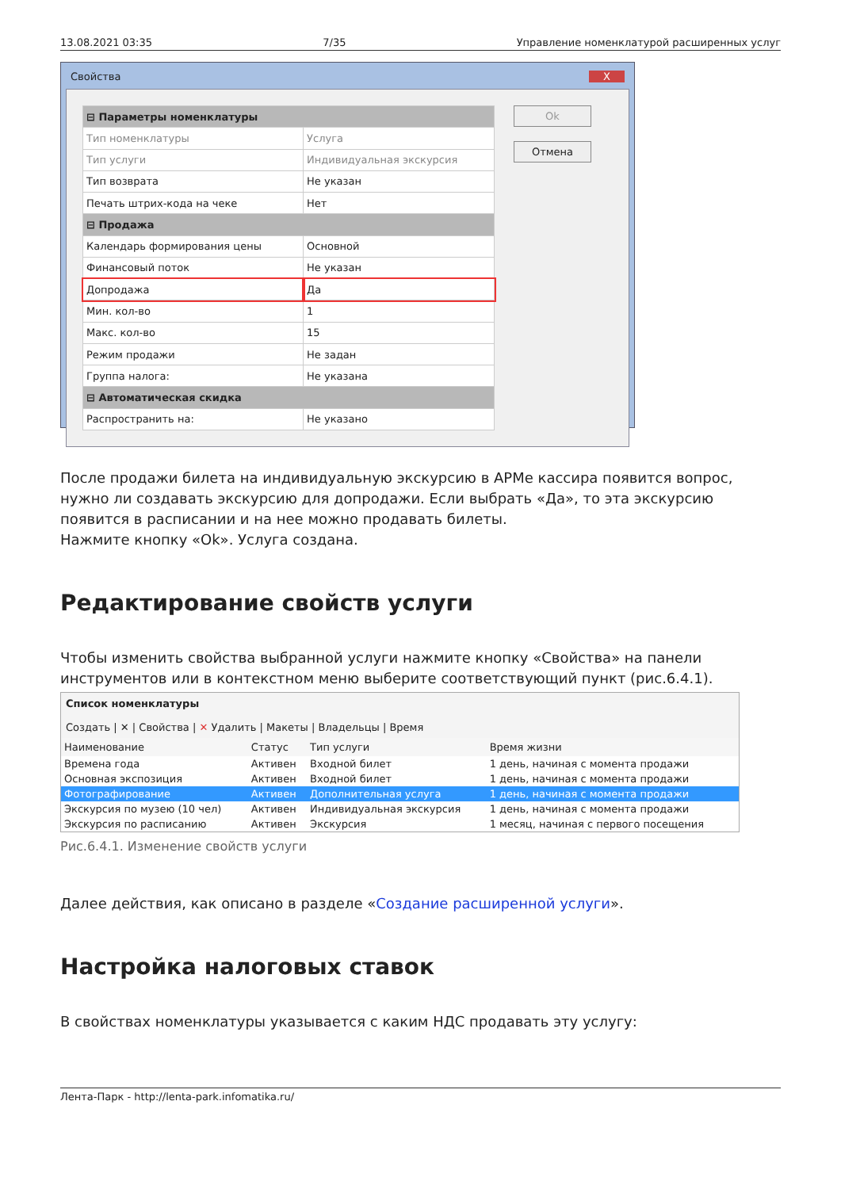13.08.2021 03:35 7/35 Управление номенклатурой расширенных услуг
Свойства X
| ⊟ Параметры номенклатуры | |
| Тип номенклатуры | Услуга |
| Тип услуги | Индивидуальная экскурсия |
| Тип возврата | Не указан |
| Печать штрих-кода на чеке | Нет |
| ⊟ Продажа | |
| Календарь формирования цены | Основной |
| Финансовый поток | Не указан |
| Допродажа | Да |
| Мин. кол-во | 1 |
| Макс. кол-во | 15 |
| Режим продажи | Не задан |
| Группа налога: | Не указана |
| ⊟ Автоматическая скидка | |
| Распространить на: | Не указано |
Ok
Отмена
После продажи билета на индивидуальную экскурсию в АРМе кассира появится вопрос, нужно ли создавать экскурсию для допродажи. Если выбрать «Да», то эта экскурсию появится в расписании и на нее можно продавать билеты.
Нажмите кнопку «Ok». Услуга создана.
Редактирование свойств услуги
Чтобы изменить свойства выбранной услуги нажмите кнопку «Свойства» на панели инструментов или в контекстном меню выберите соответствующий пункт (рис.6.4.1).
Список номенклатуры
Создать | ✕ | Свойства | ✕ Удалить | Макеты | Владельцы | Время
| Наименование | Статус | Тип услуги | Время жизни |
| --- | --- | --- | --- |
| Времена года | Активен | Входной билет | 1 день, начиная с момента продажи |
| Основная экспозиция | Активен | Входной билет | 1 день, начиная с момента продажи |
| Фотографирование | Активен | Дополнительная услуга | 1 день, начиная с момента продажи |
| Экскурсия по музею (10 чел) | Активен | Индивидуальная экскурсия | 1 день, начиная с момента продажи |
| Экскурсия по расписанию | Активен | Экскурсия | 1 месяц, начиная с первого посещения |
Рис.6.4.1. Изменение свойств услуги
Далее действия, как описано в разделе «Создание расширенной услуги».
Настройка налоговых ставок
В свойствах номенклатуры указывается с каким НДС продавать эту услугу:
Лента-Парк - http://lenta-park.infomatika.ru/